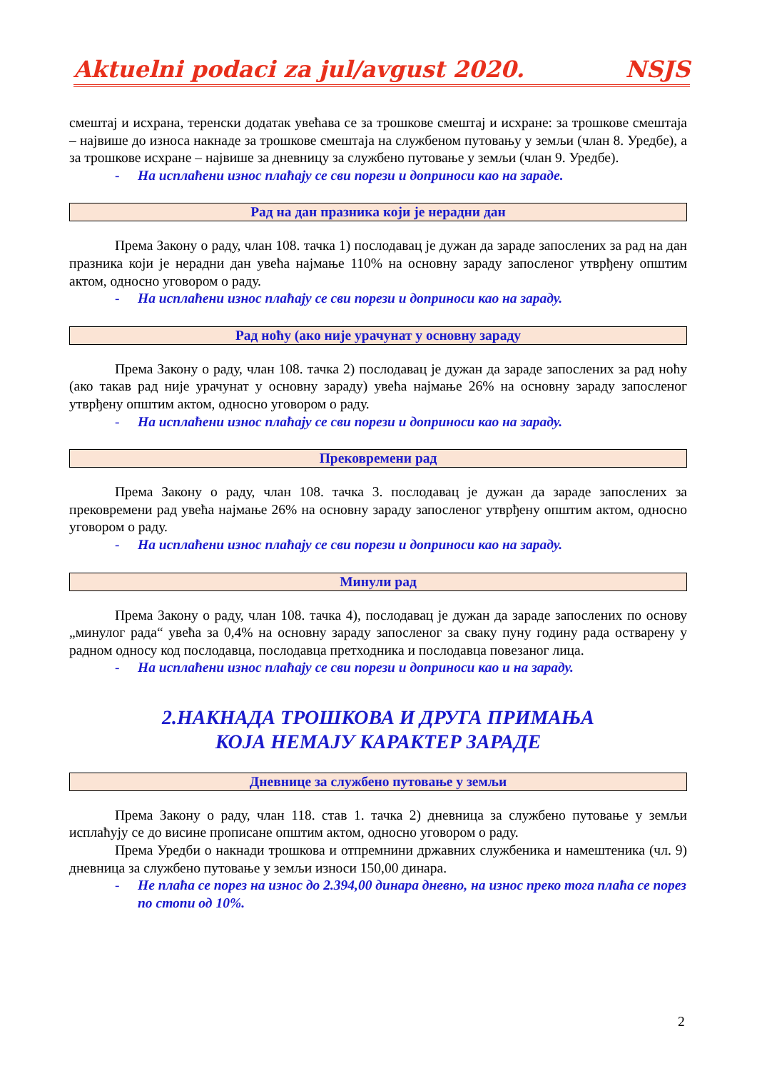Aktuelni podaci za jul/avgust 2020. NSJS
смештај и исхрана, теренски додатак увећава се за трошкове смештај и исхране: за трошкове смештаја – највише до износа накнаде за трошкове смештаја на службеном путовању у земљи (члан 8. Уредбе), а за трошкове исхране – највише за дневницу за службено путовање у земљи (члан 9. Уредбе).
- На исплаћени износ плаћају се сви порези и доприноси као на зараде.
Рад на дан празника који је нерадни дан
Према Закону о раду, члан 108. тачка 1) послодавац је дужан да зараде запослених за рад на дан празника који је нерадни дан увећа најмање 110% на основну зараду запосленог утврђену општим актом, односно уговором о раду.
- На исплаћени износ плаћају се сви порези и доприноси као на зараду.
Рад ноћу (ако није урачунат у основну зараду
Према Закону о раду, члан 108. тачка 2) послодавац је дужан да зараде запослених за рад ноћу (ако такав рад није урачунат у основну зараду) увећа најмање 26% на основну зараду запосленог утврђену општим актом, односно уговором о раду.
- На исплаћени износ плаћају се сви порези и доприноси као на зараду.
Прековремени рад
Према Закону о раду, члан 108. тачка 3. послодавац је дужан да зараде запослених за прековремени рад увећа најмање 26% на основну зараду запосленог утврђену општим актом, односно уговором о раду.
- На исплаћени износ плаћају се сви порези и доприноси као на зараду.
Минули рад
Према Закону о раду, члан 108. тачка 4), послодавац је дужан да зараде запослених по основу „минулог рада“ увећа за 0,4% на основну зараду запосленог за сваку пуну годину рада остварену у радном односу код послодавца, послодавца претходника и послодавца повезаног лица.
- На исплаћени износ плаћају се сви порези и доприноси као и на зараду.
2.НАКНАДА ТРОШКОВА И ДРУГА ПРИМАЊА
КОЈА НЕМАЈУ КАРАКТЕР ЗАРАДЕ
Дневнице за службено путовање у земљи
Према Закону о раду, члан 118. став 1. тачка 2) дневница за службено путовање у земљи исплаћују се до висине прописане општим актом, односно уговором о раду.
Према Уредби о накнади трошкова и отпремнини државних службеника и намештеника (чл. 9) дневница за службено путовање у земљи износи 150,00 динара.
- Не плаћа се порез на износ до 2.394,00 динара дневно, на износ преко тога плаћа се порез по стопи од 10%.
2